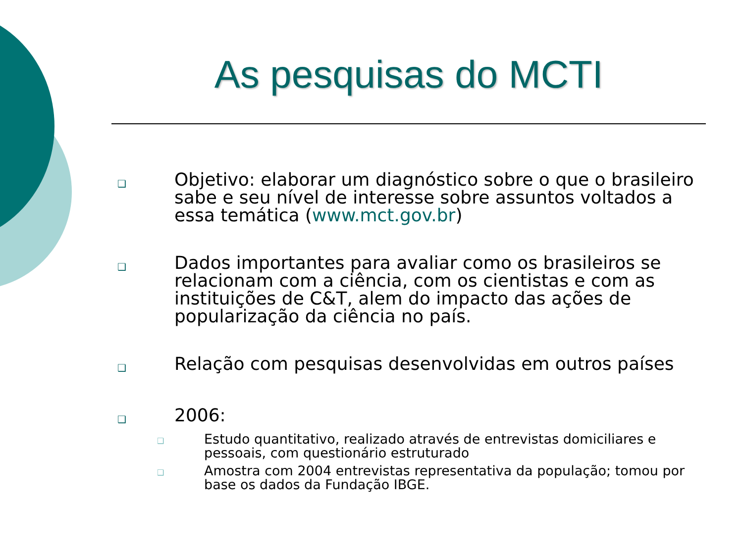As pesquisas do MCTI
❑
Objetivo: elaborar um diagnóstico sobre o que o brasileiro sabe e seu nível de interesse sobre assuntos voltados a essa temática (www.mct.gov.br)
❑
Dados importantes para avaliar como os brasileiros se relacionam com a ciência, com os cientistas e com as instituições de C&T, alem do impacto das ações de popularização da ciência no país.
❑
Relação com pesquisas desenvolvidas em outros países
❑
2006:
❑
Estudo quantitativo, realizado através de entrevistas domiciliares e pessoais, com questionário estruturado
❑
Amostra com 2004 entrevistas representativa da população; tomou por base os dados da Fundação IBGE.